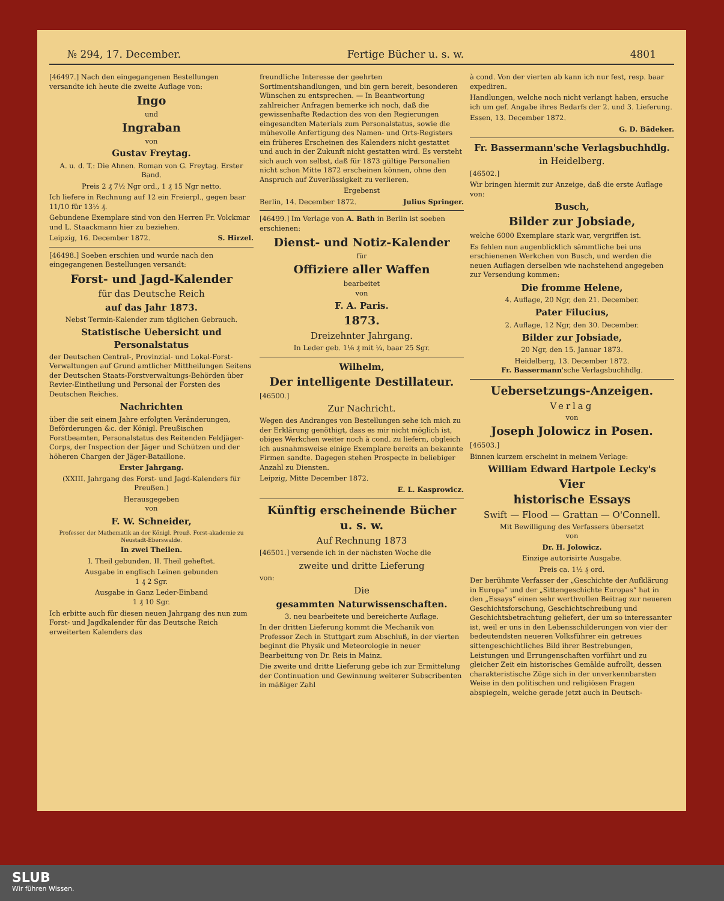№ 294, 17. December. Fertige Bücher u. s. w. 4801
[46497.] Nach den eingegangenen Bestellungen versandte ich heute die zweite Auflage von:
Ingo
und
Ingraban
von
Gustav Freytag.
A. u. d. T.: Die Ahnen. Roman von G. Freytag. Erster Band.
Preis 2 ₰ 7½ Ngr ord., 1 ₰ 15 Ngr netto.
Ich liefere in Rechnung auf 12 ein Freierpl., gegen baar 11/10 für 13½ ₰.
Gebundene Exemplare sind von den Herren Fr. Volckmar und L. Staackmann hier zu beziehen.
Leipzig, 16. December 1872. S. Hirzel.
[46498.] Soeben erschien und wurde nach den eingegangenen Bestellungen versandt:
Forst- und Jagd-Kalender
für das Deutsche Reich
auf das Jahr 1873.
Nebst Termin-Kalender zum täglichen Gebrauch.
Statistische Uebersicht und Personalstatus
der Deutschen Central-, Provinzial- und Lokal-Forst-Verwaltungen auf Grund amtlicher Mittheilungen Seitens der Deutschen Staats-Forstverwaltungs-Behörden über Revier-Eintheilung und Personal der Forsten des Deutschen Reiches.
Nachrichten
über die seit einem Jahre erfolgten Veränderungen, Beförderungen &c. der Königl. Preußischen Forstbeamten, Personalstatus des Reitenden Feldjäger-Corps, der Inspection der Jäger und Schützen und der höheren Chargen der Jäger-Bataillone.
Erster Jahrgang.
(XXIII. Jahrgang des Forst- und Jagd-Kalenders für Preußen.)
Herausgegeben
von
F. W. Schneider,
Professor der Mathematik an der Königl. Preuß. Forst-akademie zu Neustadt-Eberswalde.
In zwei Theilen.
I. Theil gebunden. II. Theil geheftet.
Ausgabe in englisch Leinen gebunden
1 ₰ 2 Sgr.
Ausgabe in Ganz Leder-Einband
1 ₰ 10 Sgr.
Ich erbitte auch für diesen neuen Jahrgang des nun zum Forst- und Jagdkalender für das Deutsche Reich erweiterten Kalenders das
freundliche Interesse der geehrten Sortimentshandlungen, und bin gern bereit, besonderen Wünschen zu entsprechen. — In Beantwortung zahlreicher Anfragen bemerke ich noch, daß die gewissenhafte Redaction des von den Regierungen eingesandten Materials zum Personalstatus, sowie die mühevolle Anfertigung des Namen- und Orts-Registers ein früheres Erscheinen des Kalenders nicht gestattet und auch in der Zukunft nicht gestatten wird. Es versteht sich auch von selbst, daß für 1873 gültige Personalien nicht schon Mitte 1872 erscheinen können, ohne den Anspruch auf Zuverlässigkeit zu verlieren.
Ergebenst
Berlin, 14. December 1872. Julius Springer.
[46499.] Im Verlage von A. Bath in Berlin ist soeben erschienen:
Dienst- und Notiz-Kalender
für
Offiziere aller Waffen
bearbeitet
von
F. A. Paris.
1873.
Dreizehnter Jahrgang.
In Leder geb. 1⅙ ₰ mit ¼, baar 25 Sgr.
Wilhelm,
Der intelligente Destillateur.
[46500.]
Zur Nachricht.
Wegen des Andranges von Bestellungen sehe ich mich zu der Erklärung genöthigt, dass es mir nicht möglich ist, obiges Werkchen weiter noch à cond. zu liefern, obgleich ich ausnahmsweise einige Exemplare bereits an bekannte Firmen sandte. Dagegen stehen Prospecte in beliebiger Anzahl zu Diensten.
Leipzig, Mitte December 1872.
E. L. Kasprowicz.
Künftig erscheinende Bücher u. s. w.
Auf Rechnung 1873
[46501.] versende ich in der nächsten Woche die
zweite und dritte Lieferung
von:
Die
gesammten Naturwissenschaften.
3. neu bearbeitete und bereicherte Auflage.
In der dritten Lieferung kommt die Mechanik von Professor Zech in Stuttgart zum Abschluß, in der vierten beginnt die Physik und Meteorologie in neuer Bearbeitung von Dr. Reis in Mainz.
Die zweite und dritte Lieferung gebe ich zur Ermittelung der Continuation und Gewinnung weiterer Subscribenten in mäßiger Zahl
à cond. Von der vierten ab kann ich nur fest, resp. baar expediren.
Handlungen, welche noch nicht verlangt haben, ersuche ich um gef. Angabe ihres Bedarfs der 2. und 3. Lieferung.
Essen, 13. December 1872.
G. D. Bädeker.
Fr. Bassermann'sche Verlagsbuchhdlg.
in Heidelberg.
[46502.]
Wir bringen hiermit zur Anzeige, daß die erste Auflage von:
Busch,
Bilder zur Jobsiade,
welche 6000 Exemplare stark war, vergriffen ist.
Es fehlen nun augenblicklich sämmtliche bei uns erschienenen Werkchen von Busch, und werden die neuen Auflagen derselben wie nachstehend angegeben zur Versendung kommen:
Die fromme Helene,
4. Auflage, 20 Ngr, den 21. December.
Pater Filucius,
2. Auflage, 12 Ngr, den 30. December.
Bilder zur Jobsiade,
20 Ngr, den 15. Januar 1873.
Heidelberg, 13. December 1872.
Fr. Bassermann'sche Verlagsbuchhdlg.
Uebersetzungs-Anzeigen.
Verlag
von
Joseph Jolowicz in Posen.
[46503.]
Binnen kurzem erscheint in meinem Verlage:
William Edward Hartpole Lecky's
Vier
historische Essays
Swift — Flood — Grattan — O'Connell.
Mit Bewilligung des Verfassers übersetzt
von
Dr. H. Jolowicz.
Einzige autorisirte Ausgabe.
Preis ca. 1½ ₰ ord.
Der berühmte Verfasser der „Geschichte der Aufklärung in Europa“ und der „Sittengeschichte Europas“ hat in den „Essays“ einen sehr werthvollen Beitrag zur neueren Geschichtsforschung, Geschichtschreibung und Geschichtsbetrachtung geliefert, der um so interessanter ist, weil er uns in den Lebensschilderungen von vier der bedeutendsten neueren Volksführer ein getreues sittengeschichtliches Bild ihrer Bestrebungen, Leistungen und Errungenschaften vorführt und zu gleicher Zeit ein historisches Gemälde aufrollt, dessen charakteristische Züge sich in der unverkennbarsten Weise in den politischen und religiösen Fragen abspiegeln, welche gerade jetzt auch in Deutsch-
SLUB
Wir führen Wissen.